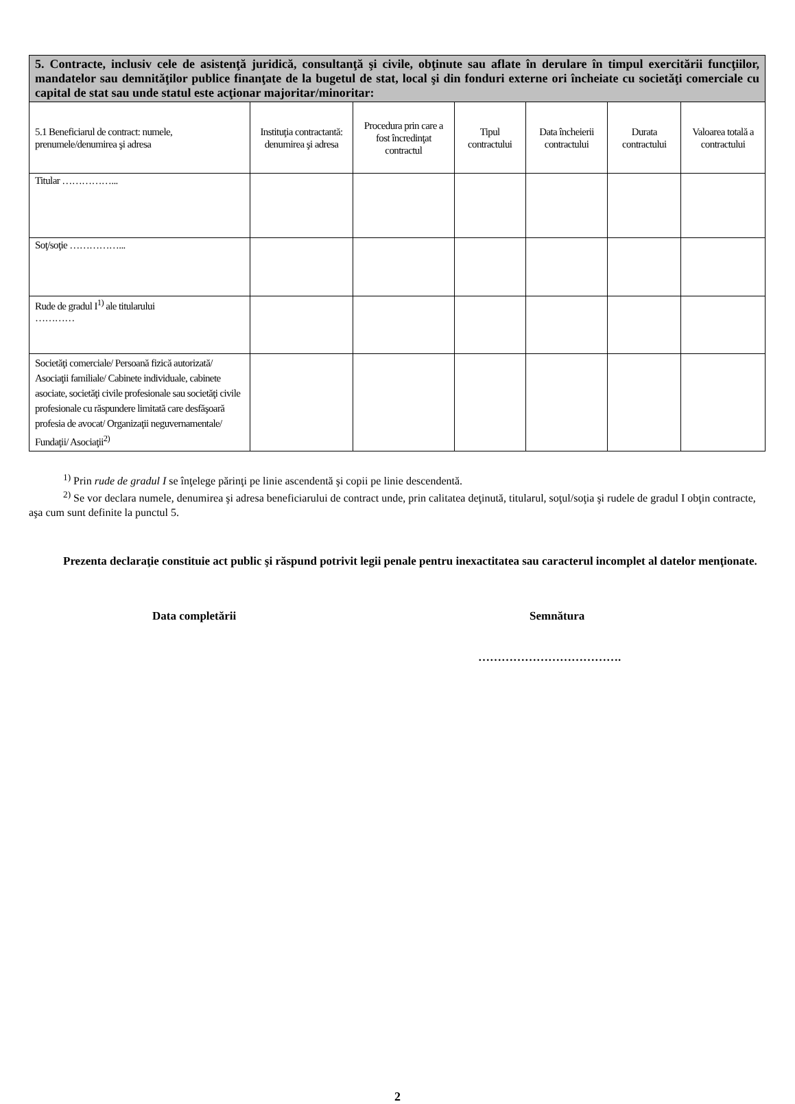| 5. Contracte, inclusiv cele de asistenţă juridică, consultanţă şi civile, obţinute sau aflate în derulare în timpul exercitării funcţiilor, mandatelor sau demnităţilor publice finanţate de la bugetul de stat, local şi din fonduri externe ori încheiate cu societăţi comerciale cu capital de stat sau unde statul este acţionar majoritar/minoritar: | | | | | | |
| --- | --- | --- | --- | --- | --- | --- |
| 5.1 Beneficiarul de contract: numele, prenumele/denumirea şi adresa | Instituţia contractantă: denumirea şi adresa | Procedura prin care a fost încredinţat contractul | Tipul contractului | Data încheierii contractului | Durata contractului | Valoarea totală a contractului |
| Titular ……………... | | | | | | |
| Soţ/soţie ……………... | | | | | | |
| Rude de gradul I<sup>1)</sup> ale titularului ………… | | | | | | |
| Societăţi comerciale/ Persoană fizică autorizată/ Asociaţii familiale/ Cabinete individuale, cabinete asociate, societăţi civile profesionale sau societăţi civile profesionale cu răspundere limitată care desfăşoară profesia de avocat/ Organizaţii neguvernamentale/ Fundaţii/ Asociaţii<sup>2)</sup> | | | | | | |
<sup>1)</sup> Prin rude de gradul I se înţelege părinţi pe linie ascendentă şi copii pe linie descendentă.
<sup>2)</sup> Se vor declara numele, denumirea şi adresa beneficiarului de contract unde, prin calitatea deţinută, titularul, soţul/soţia şi rudele de gradul I obţin contracte, aşa cum sunt definite la punctul 5.
Prezenta declaraţie constituie act public şi răspund potrivit legii penale pentru inexactitatea sau caracterul incomplet al datelor menţionate.
Data completării Semnătura
……………………………….
2